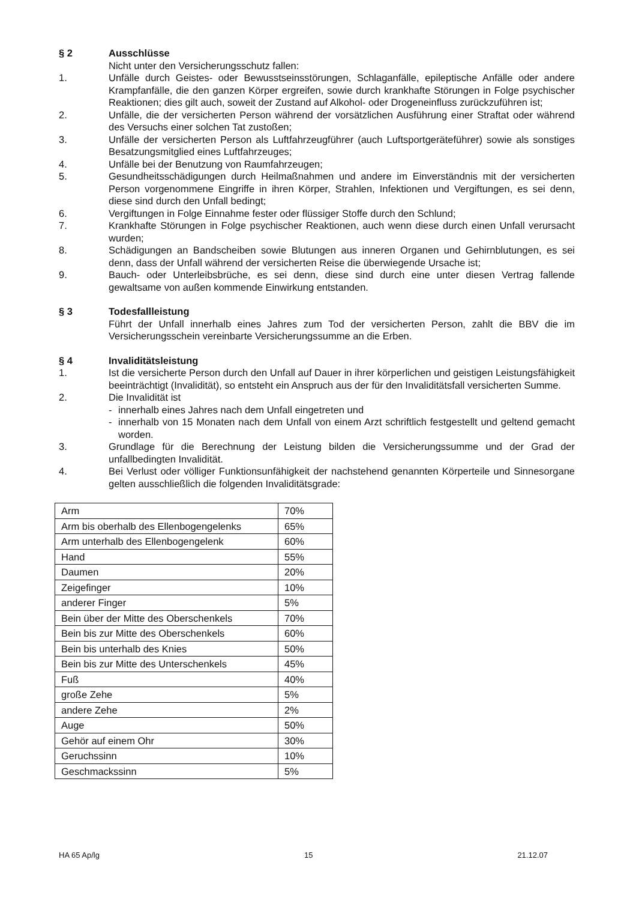§ 2 Ausschlüsse
Nicht unter den Versicherungsschutz fallen:
1. Unfälle durch Geistes- oder Bewusstseinsstörungen, Schlaganfälle, epileptische Anfälle oder andere Krampfanfälle, die den ganzen Körper ergreifen, sowie durch krankhafte Störungen in Folge psychischer Reaktionen; dies gilt auch, soweit der Zustand auf Alkohol- oder Drogeneinfluss zurückzuführen ist;
2. Unfälle, die der versicherten Person während der vorsätzlichen Ausführung einer Straftat oder während des Versuchs einer solchen Tat zustoßen;
3. Unfälle der versicherten Person als Luftfahrzeugführer (auch Luftsportgeräteführer) sowie als sonstiges Besatzungsmitglied eines Luftfahrzeuges;
4. Unfälle bei der Benutzung von Raumfahrzeugen;
5. Gesundheitsschädigungen durch Heilmaßnahmen und andere im Einverständnis mit der versicherten Person vorgenommene Eingriffe in ihren Körper, Strahlen, Infektionen und Vergiftungen, es sei denn, diese sind durch den Unfall bedingt;
6. Vergiftungen in Folge Einnahme fester oder flüssiger Stoffe durch den Schlund;
7. Krankhafte Störungen in Folge psychischer Reaktionen, auch wenn diese durch einen Unfall verursacht wurden;
8. Schädigungen an Bandscheiben sowie Blutungen aus inneren Organen und Gehirnblutungen, es sei denn, dass der Unfall während der versicherten Reise die überwiegende Ursache ist;
9. Bauch- oder Unterleibsbrüche, es sei denn, diese sind durch eine unter diesen Vertrag fallende gewaltsame von außen kommende Einwirkung entstanden.
§ 3 Todesfallleistung
Führt der Unfall innerhalb eines Jahres zum Tod der versicherten Person, zahlt die BBV die im Versicherungsschein vereinbarte Versicherungssumme an die Erben.
§ 4 Invaliditätsleistung
1. Ist die versicherte Person durch den Unfall auf Dauer in ihrer körperlichen und geistigen Leistungsfähigkeit beeinträchtigt (Invalidität), so entsteht ein Anspruch aus der für den Invaliditätsfall versicherten Summe.
2. Die Invalidität ist
- innerhalb eines Jahres nach dem Unfall eingetreten und
- innerhalb von 15 Monaten nach dem Unfall von einem Arzt schriftlich festgestellt und geltend gemacht worden.
3. Grundlage für die Berechnung der Leistung bilden die Versicherungssumme und der Grad der unfallbedingten Invalidität.
4. Bei Verlust oder völliger Funktionsunfähigkeit der nachstehend genannten Körperteile und Sinnesorgane gelten ausschließlich die folgenden Invaliditätsgrade:
| Arm | 70% |
| Arm bis oberhalb des Ellenbogengelenks | 65% |
| Arm unterhalb des Ellenbogengelenk | 60% |
| Hand | 55% |
| Daumen | 20% |
| Zeigefinger | 10% |
| anderer Finger | 5% |
| Bein über der Mitte des Oberschenkels | 70% |
| Bein bis zur Mitte des Oberschenkels | 60% |
| Bein bis unterhalb des Knies | 50% |
| Bein bis zur Mitte des Unterschenkels | 45% |
| Fuß | 40% |
| große Zehe | 5% |
| andere Zehe | 2% |
| Auge | 50% |
| Gehör auf einem Ohr | 30% |
| Geruchssinn | 10% |
| Geschmackssinn | 5% |
HA 65 Ap/lg 15 21.12.07